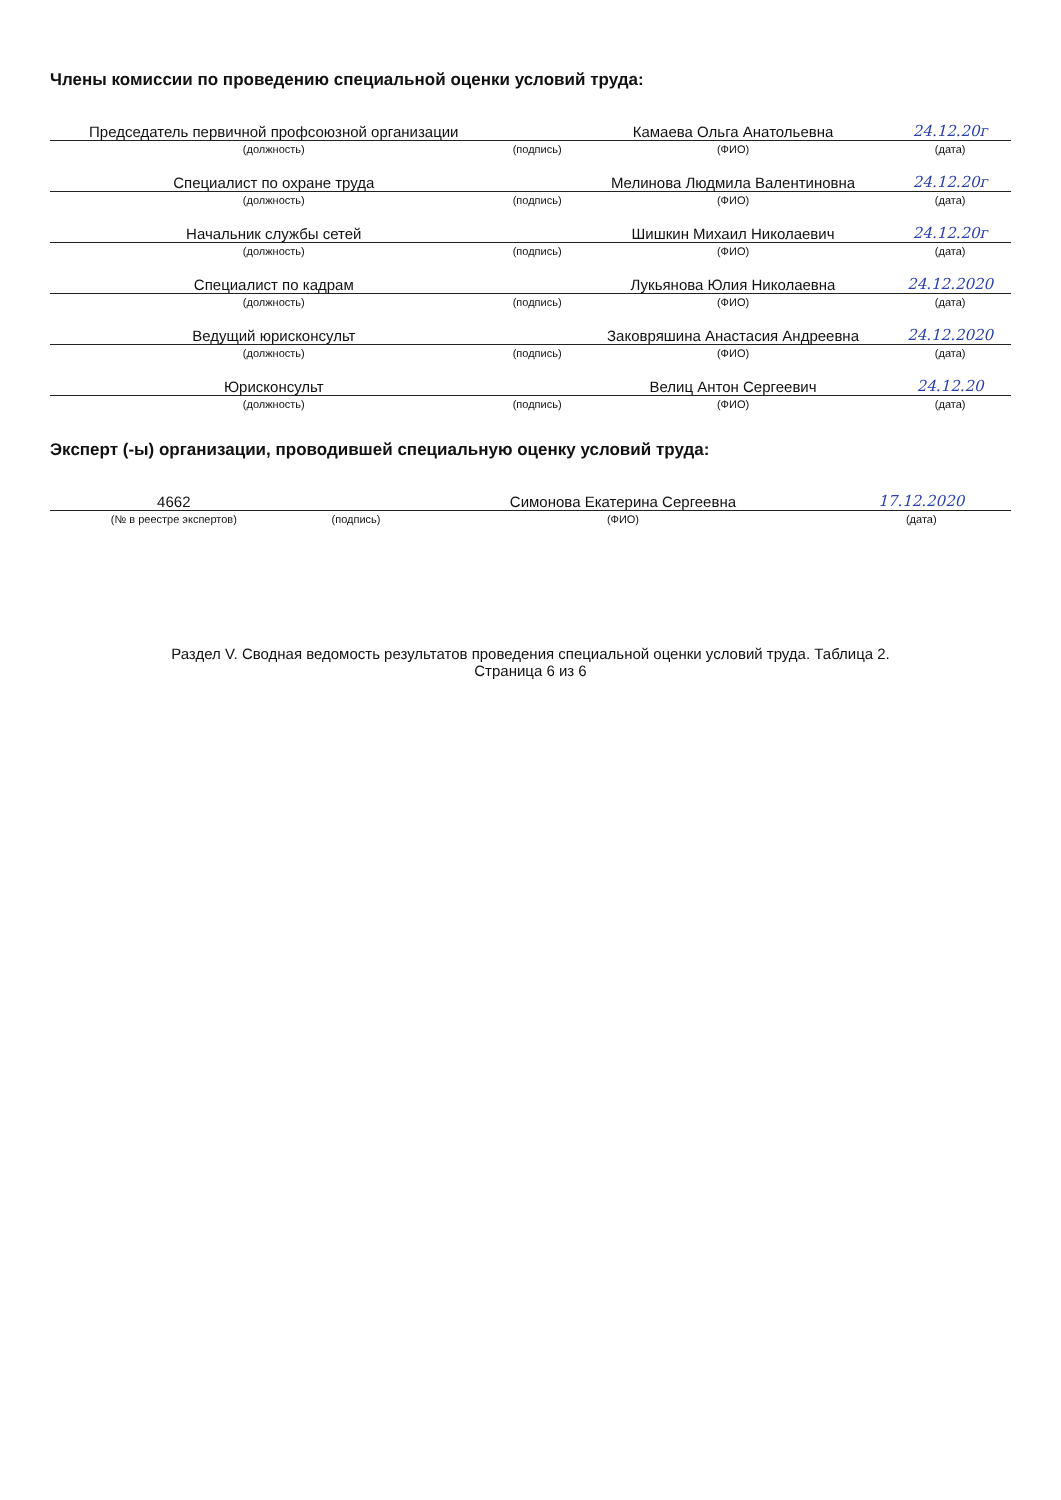Члены комиссии по проведению специальной оценки условий труда:
| Председатель первичной профсоюзной организации | | Камаева Ольга Анатольевна | 24.12.20г |
| (должность) | (подпись) | (ФИО) | (дата) |
| Специалист по охране труда | | Мелинова Людмила Валентиновна | 24.12.20г |
| (должность) | (подпись) | (ФИО) | (дата) |
| Начальник службы сетей | | Шишкин Михаил Николаевич | 24.12.20г |
| (должность) | (подпись) | (ФИО) | (дата) |
| Специалист по кадрам | | Лукьянова Юлия Николаевна | 24.12.2020 |
| (должность) | (подпись) | (ФИО) | (дата) |
| Ведущий юрисконсульт | | Заковряшина Анастасия Андреевна | 24.12.2020 |
| (должность) | (подпись) | (ФИО) | (дата) |
| Юрисконсульт | | Велиц Антон Сергеевич | 24.12.20 |
| (должность) | (подпись) | (ФИО) | (дата) |
Эксперт (-ы) организации, проводившей специальную оценку условий труда:
| 4662 | | Симонова Екатерина Сергеевна | 17.12.2020 |
| (№ в реестре экспертов) | (подпись) | (ФИО) | (дата) |
Раздел V. Сводная ведомость результатов проведения специальной оценки условий труда. Таблица 2.
Страница 6 из 6